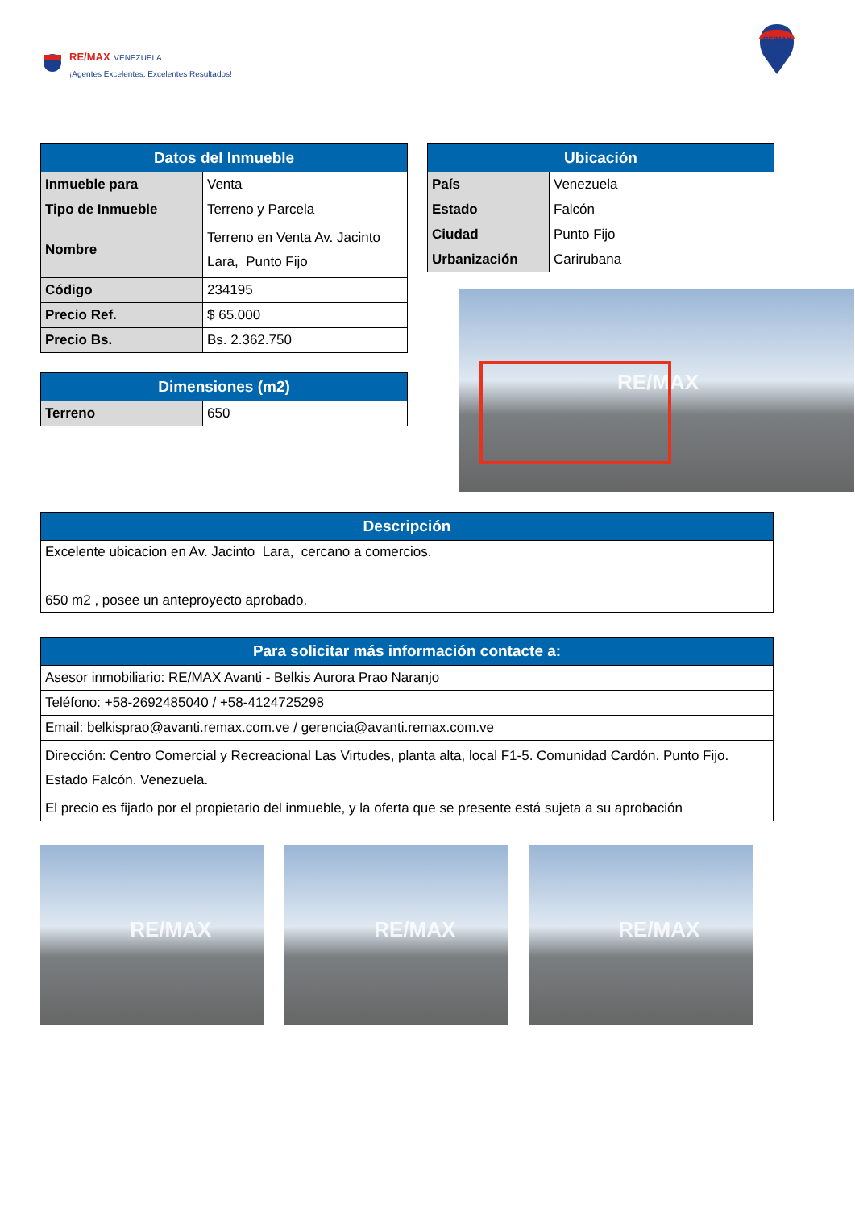RE/MAX VENEZUELA
¡Agentes Excelentes, Excelentes Resultados!
RE/MAX
| Datos del Inmueble | |
| --- | --- |
| Inmueble para | Venta |
| Tipo de Inmueble | Terreno y Parcela |
| Nombre | Terreno en Venta Av. Jacinto Lara, Punto Fijo |
| Código | 234195 |
| Precio Ref. | $ 65.000 |
| Precio Bs. | Bs. 2.362.750 |
| Dimensiones (m2) | |
| --- | --- |
| Terreno | 650 |
| Ubicación | |
| --- | --- |
| País | Venezuela |
| Estado | Falcón |
| Ciudad | Punto Fijo |
| Urbanización | Carirubana |
RE/MAX
| Descripción |
| --- |
| Excelente ubicacion en Av. Jacinto Lara, cercano a comercios. 650 m2 , posee un anteproyecto aprobado. |
| Para solicitar más información contacte a: |
| --- |
| Asesor inmobiliario: RE/MAX Avanti - Belkis Aurora Prao Naranjo |
| Teléfono: +58-2692485040 / +58-4124725298 |
| Email: belkisprao@avanti.remax.com.ve / gerencia@avanti.remax.com.ve |
| Dirección: Centro Comercial y Recreacional Las Virtudes, planta alta, local F1-5. Comunidad Cardón. Punto Fijo. Estado Falcón. Venezuela. |
| El precio es fijado por el propietario del inmueble, y la oferta que se presente está sujeta a su aprobación |
RE/MAX
RE/MAX
RE/MAX